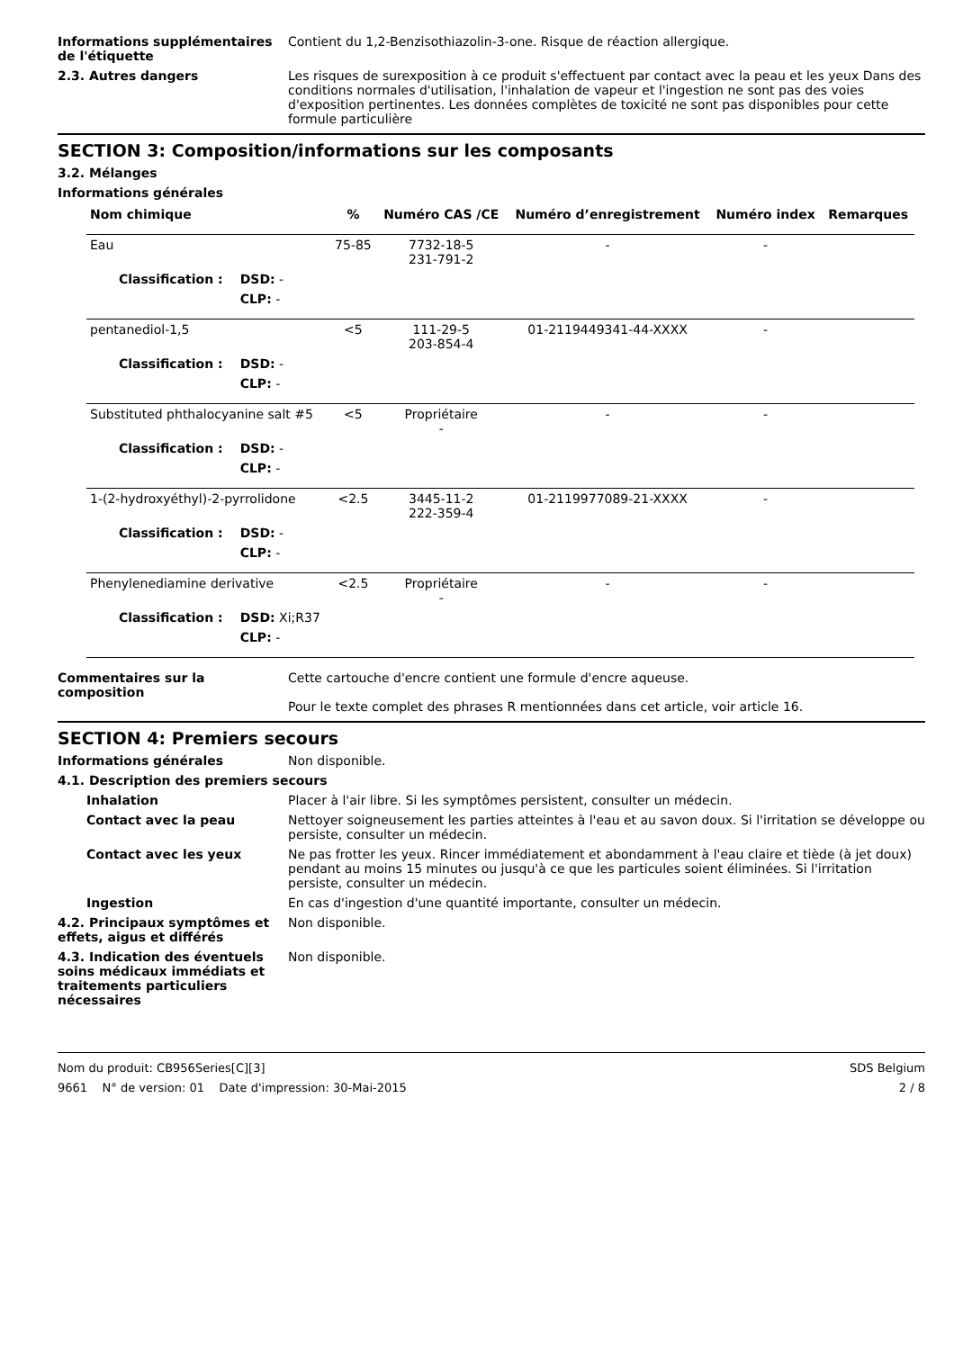Informations supplémentaires de l'étiquette
Contient du 1,2-Benzisothiazolin-3-one. Risque de réaction allergique.
2.3. Autres dangers Les risques de surexposition à ce produit s'effectuent par contact avec la peau et les yeux Dans des conditions normales d'utilisation, l'inhalation de vapeur et l'ingestion ne sont pas des voies d'exposition pertinentes. Les données complètes de toxicité ne sont pas disponibles pour cette formule particulière
SECTION 3: Composition/informations sur les composants
3.2. Mélanges
Informations générales
| Nom chimique | | % | Numéro CAS /CE | Numéro d’enregistrement | Numéro index | Remarques |
| --- | --- | --- | --- | --- | --- | --- |
| Eau | | 75-85 | 7732-18-5 231-791-2 | - | - | |
| Classification : | DSD: - | | | | | |
| | CLP: - | | | | | |
| pentanediol-1,5 | | <5 | 111-29-5 203-854-4 | 01-2119449341-44-XXXX | - | |
| Classification : | DSD: - | | | | | |
| | CLP: - | | | | | |
| Substituted phthalocyanine salt #5 | | <5 | Propriétaire - | - | - | |
| Classification : | DSD: - | | | | | |
| | CLP: - | | | | | |
| 1-(2-hydroxyéthyl)-2-pyrrolidone | | <2.5 | 3445-11-2 222-359-4 | 01-2119977089-21-XXXX | - | |
| Classification : | DSD: - | | | | | |
| | CLP: - | | | | | |
| Phenylenediamine derivative | | <2.5 | Propriétaire - | - | - | |
| Classification : | DSD: Xi;R37 | | | | | |
| | CLP: - | | | | | |
Commentaires sur la composition
Cette cartouche d'encre contient une formule d'encre aqueuse.
Pour le texte complet des phrases R mentionnées dans cet article, voir article 16.
SECTION 4: Premiers secours
Informations générales Non disponible.
4.1. Description des premiers secours
Inhalation Placer à l'air libre. Si les symptômes persistent, consulter un médecin.
Contact avec la peau Nettoyer soigneusement les parties atteintes à l'eau et au savon doux. Si l'irritation se développe ou persiste, consulter un médecin.
Contact avec les yeux Ne pas frotter les yeux. Rincer immédiatement et abondamment à l'eau claire et tiède (à jet doux) pendant au moins 15 minutes ou jusqu'à ce que les particules soient éliminées. Si l'irritation persiste, consulter un médecin.
Ingestion En cas d'ingestion d'une quantité importante, consulter un médecin.
4.2. Principaux symptômes et effets, aigus et différés
Non disponible.
4.3. Indication des éventuels soins médicaux immédiats et traitements particuliers nécessaires
Non disponible.
Nom du produit: CB956Series[C][3]
9661 N° de version: 01 Date d'impression: 30-Mai-2015
SDS Belgium
2 / 8